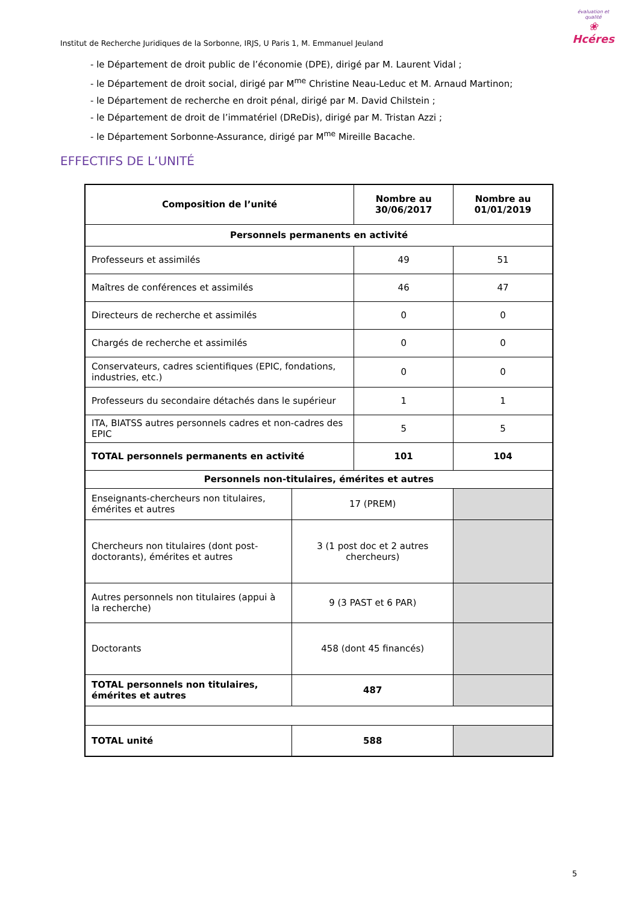Institut de Recherche Juridiques de la Sorbonne, IRJS, U Paris 1, M. Emmanuel Jeuland
évaluation et qualité
❀
Hcéres
- le Département de droit public de l’économie (DPE), dirigé par M. Laurent Vidal ;
- le Département de droit social, dirigé par M<sup>me</sup> Christine Neau-Leduc et M. Arnaud Martinon;
- le Département de recherche en droit pénal, dirigé par M. David Chilstein ;
- le Département de droit de l’immatériel (DReDis), dirigé par M. Tristan Azzi ;
- le Département Sorbonne-Assurance, dirigé par M<sup>me</sup> Mireille Bacache.
EFFECTIFS DE L’UNITÉ
| Composition de l’unité | | Nombre au 30/06/2017 | | Nombre au 01/01/2019 |
| --- | --- | --- | --- | --- |
| Personnels permanents en activité | | | | |
| Professeurs et assimilés | | 49 | | 51 |
| Maîtres de conférences et assimilés | | 46 | | 47 |
| Directeurs de recherche et assimilés | | 0 | | 0 |
| Chargés de recherche et assimilés | | 0 | | 0 |
| Conservateurs, cadres scientifiques (EPIC, fondations, industries, etc.) | | 0 | | 0 |
| Professeurs du secondaire détachés dans le supérieur | | 1 | | 1 |
| ITA, BIATSS autres personnels cadres et non-cadres des EPIC | | 5 | | 5 |
| TOTAL personnels permanents en activité | | 101 | | 104 |
| Personnels non-titulaires, émérites et autres | | | | |
| Enseignants-chercheurs non titulaires, émérites et autres | 17 (PREM) | | | |
| Chercheurs non titulaires (dont post-doctorants), émérites et autres | 3 (1 post doc et 2 autres chercheurs) | | | |
| Autres personnels non titulaires (appui à la recherche) | 9 (3 PAST et 6 PAR) | | | |
| Doctorants | 458 (dont 45 financés) | | | |
| TOTAL personnels non titulaires, émérites et autres | 487 | | | |
| TOTAL unité | 588 | | | |
5